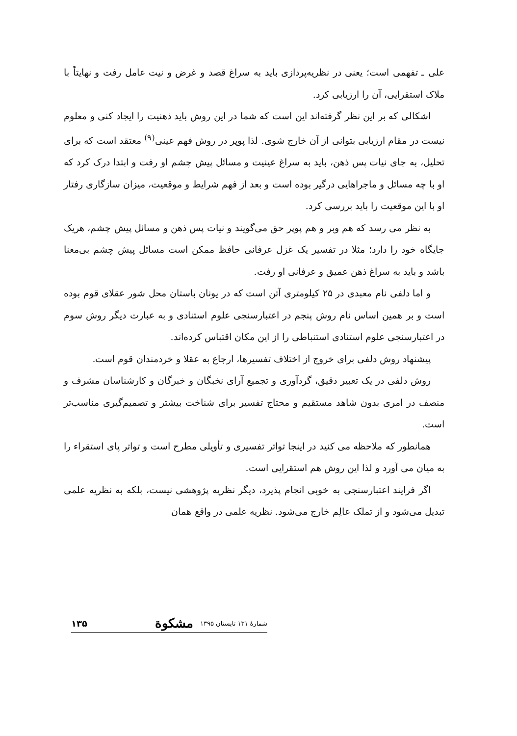علی ـ تفهمی است؛ یعنی در نظریه‌پردازی باید به سراغ قصد و غرض و نیت عامل رفت و نهایتاً با ملاک استقرایی، آن را ارزیابی کرد.
اشکالی که بر این نظر گرفته‌اند این است که شما در این روش باید ذهنیت را ایجاد کنی و معلوم نیست در مقام ارزیابی بتوانی از آن خارج شوی. لذا پوپر در روش فهم عینی<sup>(۹)</sup> معتقد است که برای تحلیل، به جای نیات پس ذهن، باید به سراغ عینیت و مسائل پیش چشم او رفت و ابتدا درک کرد که او با چه مسائل و ماجراهایی درگیر بوده است و بعد از فهم شرایط و موقعیت، میزان سازگاری رفتار او با این موقعیت را باید بررسی کرد.
به نظر می رسد که هم وبر و هم پوپر حق می‌گویند و نیات پس ذهن و مسائل پیش چشم، هریک جایگاه خود را دارد؛ مثلا در تفسیر یک غزل عرفانی حافظ ممکن است مسائل پیش چشم بی‌معنا باشد و باید به سراغ ذهن عمیق و عرفانی او رفت.
و اما دلفی نام معبدی در ۲۵ کیلومتری آتن است که در یونان باستان محل شور عقلای قوم بوده است و بر همین اساس نام روش پنجم در اعتبارسنجی علوم استنادی و به عبارت دیگر روش سوم در اعتبارسنجی علوم استنادی استنباطی را از این مکان اقتباس کرده‌اند.
پیشنهاد روش دلفی برای خروج از اختلاف تفسیرها، ارجاع به عقلا و خردمندان قوم است.
روش دلفی در یک تعبیر دقیق، گردآوری و تجمیع آرای نخبگان و خبرگان و کارشناسان مشرف و منصف در امری بدون شاهد مستقیم و محتاج تفسیر برای شناخت بیشتر و تصمیم‌گیری مناسب‌تر است.
همانطور که ملاحظه می کنید در اینجا تواتر تفسیری و تأویلی مطرح است و تواتر پای استقراء را به میان می آورد و لذا این روش هم استقرایی است.
اگر فرایند اعتبارسنجی به خوبی انجام پذیرد، دیگر نظریه پژوهشی نیست، بلکه به نظریه علمی تبدیل می‌شود و از تملک عالِم خارج می‌شود. نظریه علمی در واقع همان
شمارۀ ۱۳۱ تابستان ۱۳۹۵ مشکوة ۱۳۵